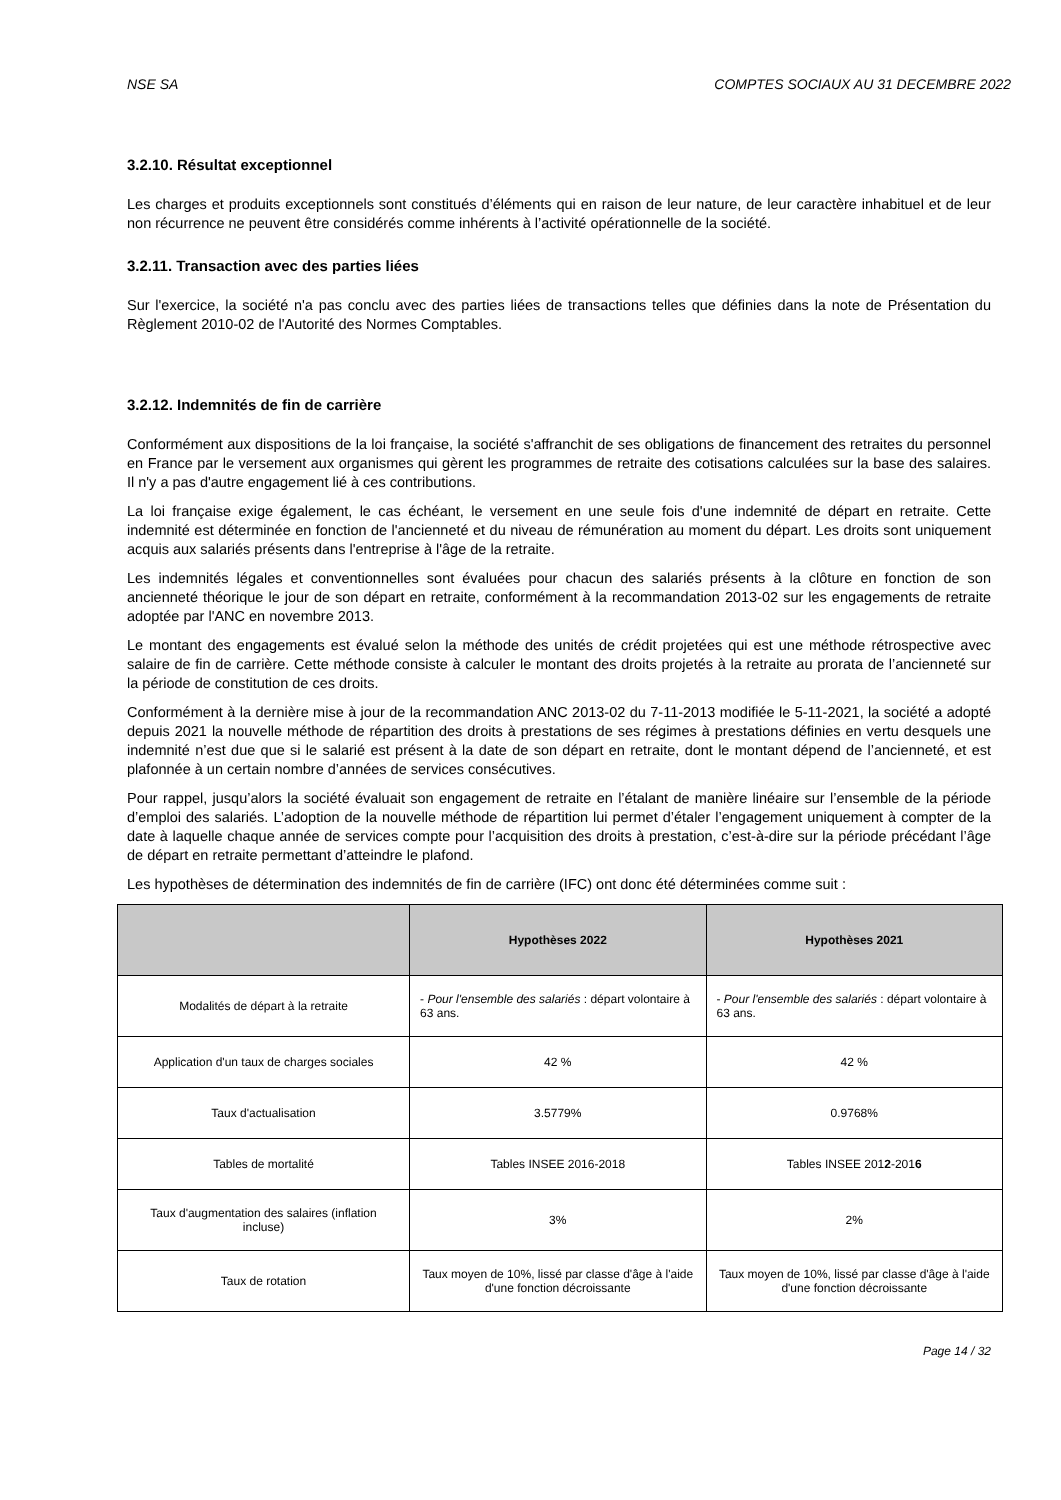NSE SA COMPTES SOCIAUX AU 31 DECEMBRE 2022
3.2.10. Résultat exceptionnel
Les charges et produits exceptionnels sont constitués d’éléments qui en raison de leur nature, de leur caractère inhabituel et de leur non récurrence ne peuvent être considérés comme inhérents à l’activité opérationnelle de la société.
3.2.11. Transaction avec des parties liées
Sur l'exercice, la société n'a pas conclu avec des parties liées de transactions telles que définies dans la note de Présentation du Règlement 2010-02 de l'Autorité des Normes Comptables.
3.2.12. Indemnités de fin de carrière
Conformément aux dispositions de la loi française, la société s'affranchit de ses obligations de financement des retraites du personnel en France par le versement aux organismes qui gèrent les programmes de retraite des cotisations calculées sur la base des salaires. Il n'y a pas d'autre engagement lié à ces contributions.
La loi française exige également, le cas échéant, le versement en une seule fois d'une indemnité de départ en retraite. Cette indemnité est déterminée en fonction de l'ancienneté et du niveau de rémunération au moment du départ. Les droits sont uniquement acquis aux salariés présents dans l'entreprise à l'âge de la retraite.
Les indemnités légales et conventionnelles sont évaluées pour chacun des salariés présents à la clôture en fonction de son ancienneté théorique le jour de son départ en retraite, conformément à la recommandation 2013-02 sur les engagements de retraite adoptée par l'ANC en novembre 2013.
Le montant des engagements est évalué selon la méthode des unités de crédit projetées qui est une méthode rétrospective avec salaire de fin de carrière. Cette méthode consiste à calculer le montant des droits projetés à la retraite au prorata de l’ancienneté sur la période de constitution de ces droits.
Conformément à la dernière mise à jour de la recommandation ANC 2013-02 du 7-11-2013 modifiée le 5-11-2021, la société a adopté depuis 2021 la nouvelle méthode de répartition des droits à prestations de ses régimes à prestations définies en vertu desquels une indemnité n’est due que si le salarié est présent à la date de son départ en retraite, dont le montant dépend de l’ancienneté, et est plafonnée à un certain nombre d’années de services consécutives.
Pour rappel, jusqu’alors la société évaluait son engagement de retraite en l’étalant de manière linéaire sur l’ensemble de la période d’emploi des salariés. L’adoption de la nouvelle méthode de répartition lui permet d’étaler l’engagement uniquement à compter de la date à laquelle chaque année de services compte pour l’acquisition des droits à prestation, c’est-à-dire sur la période précédant l’âge de départ en retraite permettant d’atteindre le plafond.
Les hypothèses de détermination des indemnités de fin de carrière (IFC) ont donc été déterminées comme suit :
| | Hypothèses 2022 | Hypothèses 2021 |
| --- | --- | --- |
| Modalités de départ à la retraite | - Pour l'ensemble des salariés : départ volontaire à 63 ans. | - Pour l'ensemble des salariés : départ volontaire à 63 ans. |
| Application d'un taux de charges sociales | 42 % | 42 % |
| Taux d'actualisation | 3.5779% | 0.9768% |
| Tables de mortalité | Tables INSEE 2016-2018 | Tables INSEE 201 2 -201 6 |
| Taux d'augmentation des salaires (inflation incluse) | 3% | 2% |
| Taux de rotation | Taux moyen de 10%, lissé par classe d'âge à l'aide d'une fonction décroissante | Taux moyen de 10%, lissé par classe d'âge à l'aide d'une fonction décroissante |
Page 14 / 32